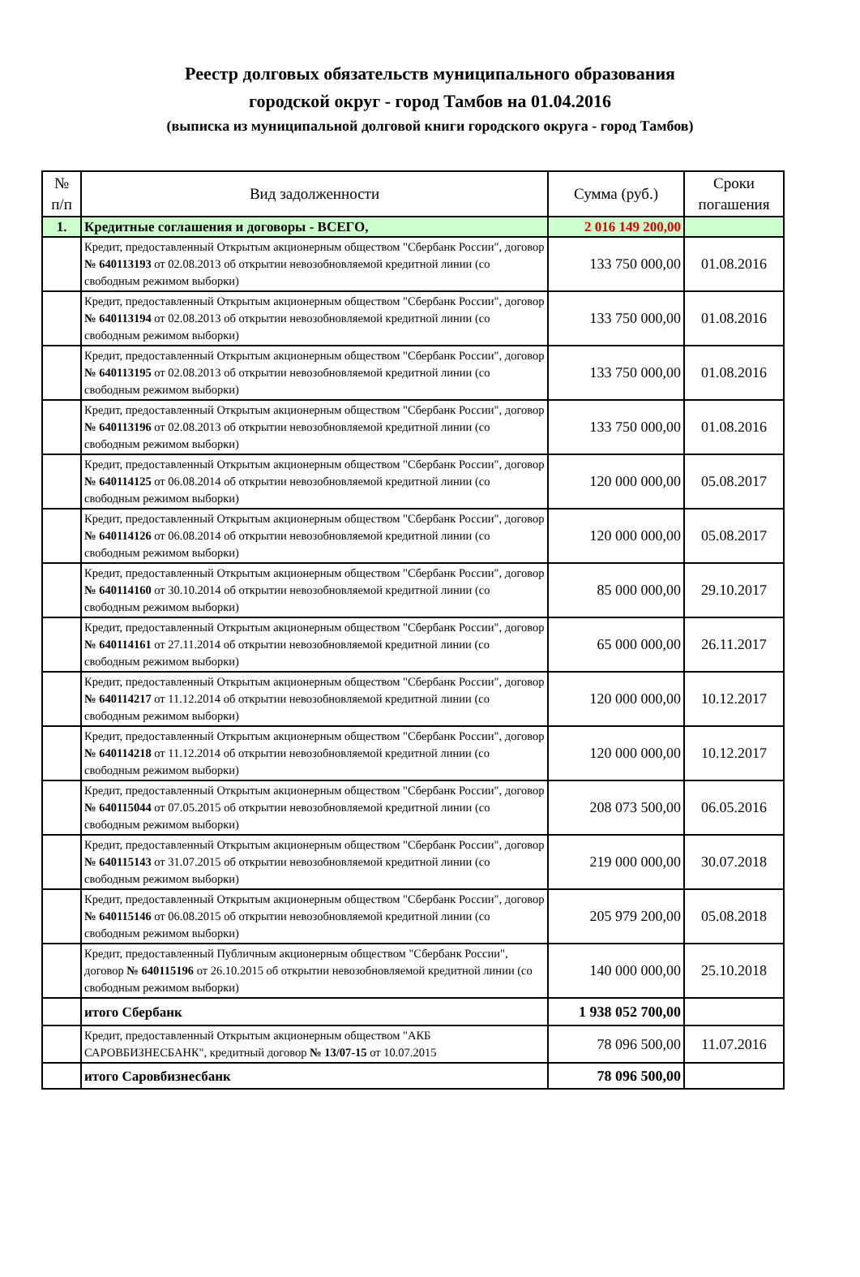Реестр долговых обязательств муниципального образования
городской округ - город Тамбов на 01.04.2016
(выписка из муниципальной долговой книги городского округа - город Тамбов)
| № п/п | Вид задолженности | Сумма (руб.) | Сроки погашения |
| --- | --- | --- | --- |
| 1. | Кредитные соглашения и договоры - ВСЕГО, | 2 016 149 200,00 | |
| | Кредит, предоставленный Открытым акционерным обществом "Сбербанк России", договор № 640113193 от 02.08.2013 об открытии невозобновляемой кредитной линии (со свободным режимом выборки) | 133 750 000,00 | 01.08.2016 |
| | Кредит, предоставленный Открытым акционерным обществом "Сбербанк России", договор № 640113194 от 02.08.2013 об открытии невозобновляемой кредитной линии (со свободным режимом выборки) | 133 750 000,00 | 01.08.2016 |
| | Кредит, предоставленный Открытым акционерным обществом "Сбербанк России", договор № 640113195 от 02.08.2013 об открытии невозобновляемой кредитной линии (со свободным режимом выборки) | 133 750 000,00 | 01.08.2016 |
| | Кредит, предоставленный Открытым акционерным обществом "Сбербанк России", договор № 640113196 от 02.08.2013 об открытии невозобновляемой кредитной линии (со свободным режимом выборки) | 133 750 000,00 | 01.08.2016 |
| | Кредит, предоставленный Открытым акционерным обществом "Сбербанк России", договор № 640114125 от 06.08.2014 об открытии невозобновляемой кредитной линии (со свободным режимом выборки) | 120 000 000,00 | 05.08.2017 |
| | Кредит, предоставленный Открытым акционерным обществом "Сбербанк России", договор № 640114126 от 06.08.2014 об открытии невозобновляемой кредитной линии (со свободным режимом выборки) | 120 000 000,00 | 05.08.2017 |
| | Кредит, предоставленный Открытым акционерным обществом "Сбербанк России", договор № 640114160 от 30.10.2014 об открытии невозобновляемой кредитной линии (со свободным режимом выборки) | 85 000 000,00 | 29.10.2017 |
| | Кредит, предоставленный Открытым акционерным обществом "Сбербанк России", договор № 640114161 от 27.11.2014 об открытии невозобновляемой кредитной линии (со свободным режимом выборки) | 65 000 000,00 | 26.11.2017 |
| | Кредит, предоставленный Открытым акционерным обществом "Сбербанк России", договор № 640114217 от 11.12.2014 об открытии невозобновляемой кредитной линии (со свободным режимом выборки) | 120 000 000,00 | 10.12.2017 |
| | Кредит, предоставленный Открытым акционерным обществом "Сбербанк России", договор № 640114218 от 11.12.2014 об открытии невозобновляемой кредитной линии (со свободным режимом выборки) | 120 000 000,00 | 10.12.2017 |
| | Кредит, предоставленный Открытым акционерным обществом "Сбербанк России", договор № 640115044 от 07.05.2015 об открытии невозобновляемой кредитной линии (со свободным режимом выборки) | 208 073 500,00 | 06.05.2016 |
| | Кредит, предоставленный Открытым акционерным обществом "Сбербанк России", договор № 640115143 от 31.07.2015 об открытии невозобновляемой кредитной линии (со свободным режимом выборки) | 219 000 000,00 | 30.07.2018 |
| | Кредит, предоставленный Открытым акционерным обществом "Сбербанк России", договор № 640115146 от 06.08.2015 об открытии невозобновляемой кредитной линии (со свободным режимом выборки) | 205 979 200,00 | 05.08.2018 |
| | Кредит, предоставленный Публичным акционерным обществом "Сбербанк России", договор № 640115196 от 26.10.2015 об открытии невозобновляемой кредитной линии (со свободным режимом выборки) | 140 000 000,00 | 25.10.2018 |
| | итого Сбербанк | 1 938 052 700,00 | |
| | Кредит, предоставленный Открытым акционерным обществом "АКБ САРОВБИЗНЕСБАНК", кредитный договор № 13/07-15 от 10.07.2015 | 78 096 500,00 | 11.07.2016 |
| | итого Саровбизнесбанк | 78 096 500,00 | |